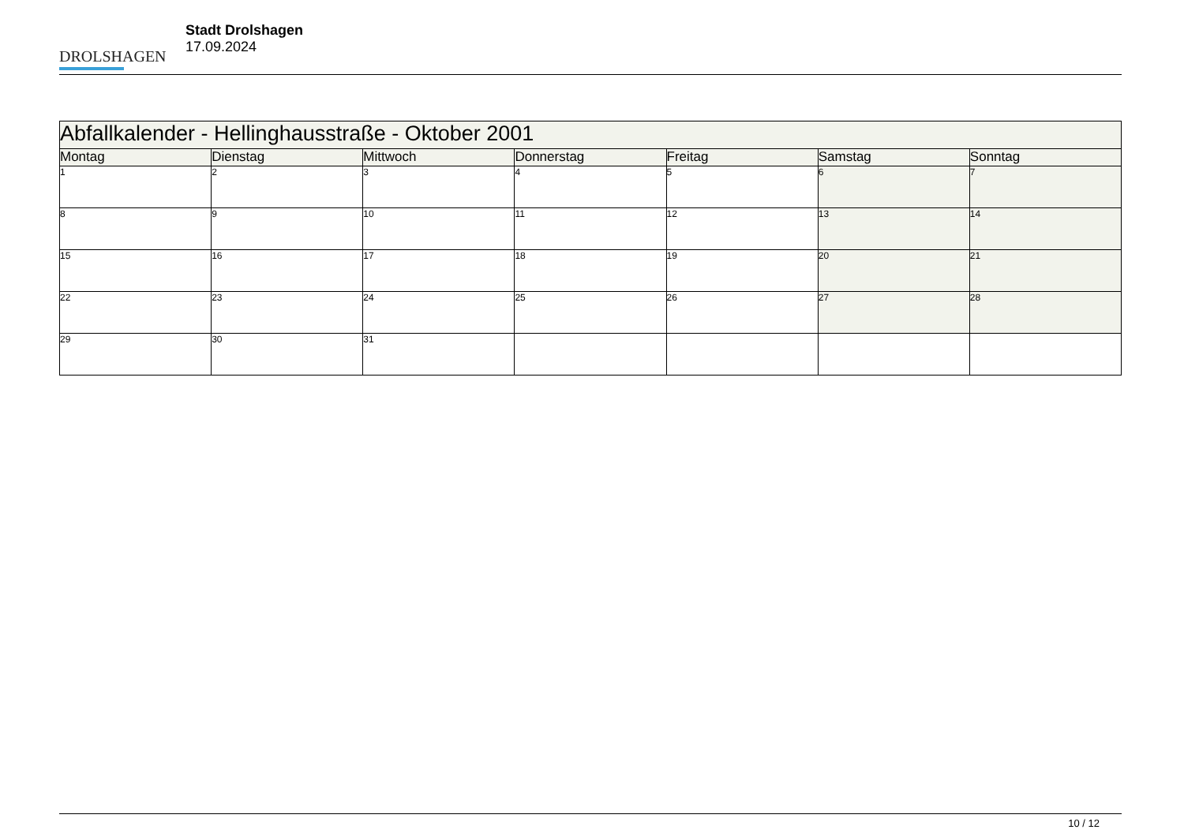DROLSHAGEN
Stadt Drolshagen
17.09.2024
| Abfallkalender - Hellinghausstraße - Oktober 2001 | | | | | | |
| Montag | Dienstag | Mittwoch | Donnerstag | Freitag | Samstag | Sonntag |
| 1 | 2 | 3 | 4 | 5 | 6 | 7 |
| 8 | 9 | 10 | 11 | 12 | 13 | 14 |
| 15 | 16 | 17 | 18 | 19 | 20 | 21 |
| 22 | 23 | 24 | 25 | 26 | 27 | 28 |
| 29 | 30 | 31 | | | | |
10 / 12